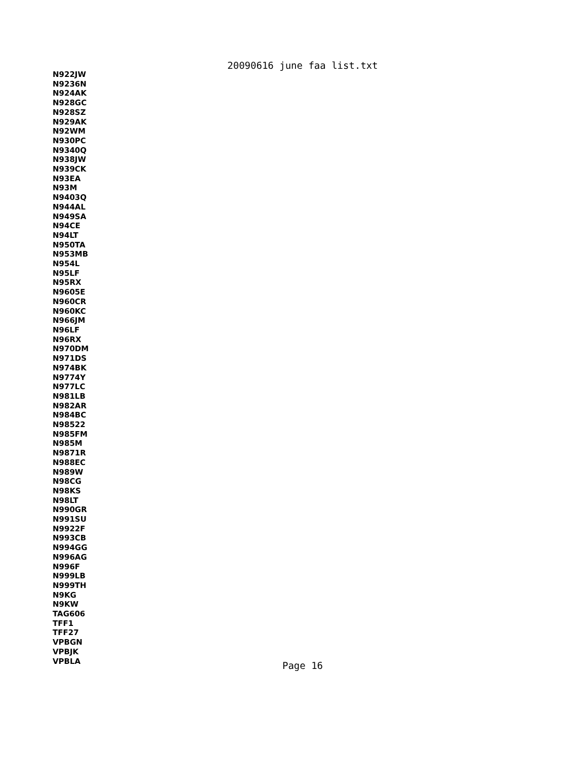20090616 june faa list.txt
N922JW
N9236N
N924AK
N928GC
N928SZ
N929AK
N92WM
N930PC
N9340Q
N938JW
N939CK
N93EA
N93M
N9403Q
N944AL
N949SA
N94CE
N94LT
N950TA
N953MB
N954L
N95LF
N95RX
N9605E
N960CR
N960KC
N966JM
N96LF
N96RX
N970DM
N971DS
N974BK
N9774Y
N977LC
N981LB
N982AR
N984BC
N98522
N985FM
N985M
N9871R
N988EC
N989W
N98CG
N98KS
N98LT
N990GR
N991SU
N9922F
N993CB
N994GG
N996AG
N996F
N999LB
N999TH
N9KG
N9KW
TAG606
TFF1
TFF27
VPBGN
VPBJK
VPBLA
Page 16